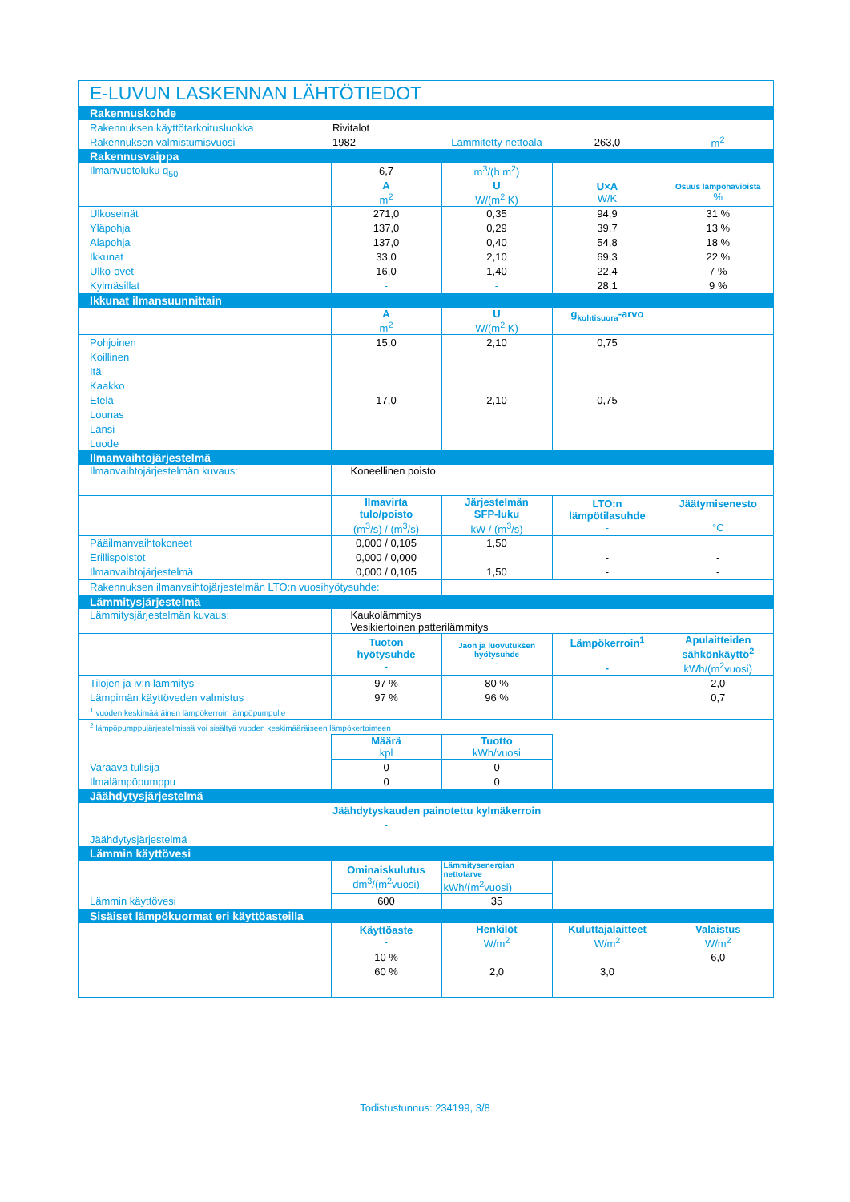E-LUVUN LASKENNAN LÄHTÖTIEDOT
| Rakennuskohde | | | | |
| Rakennuksen käyttötarkoitusluokka | Rivitalot | | | |
| Rakennuksen valmistumisvuosi | 1982 | Lämmitetty nettoala | 263,0 | m<sup>2</sup> |
| Rakennusvaippa | | | | |
| Ilmanvuotoluku q<sub>50</sub> | 6,7 | m<sup>3</sup>/(h m<sup>2</sup>) | | |
| | A m<sup>2</sup> | U W/(m<sup>2</sup> K) | U×A W/K | Osuus lämpöhäviöistä % |
| Ulkoseinät | 271,0 | 0,35 | 94,9 | 31 % |
| Yläpohja | 137,0 | 0,29 | 39,7 | 13 % |
| Alapohja | 137,0 | 0,40 | 54,8 | 18 % |
| Ikkunat | 33,0 | 2,10 | 69,3 | 22 % |
| Ulko-ovet | 16,0 | 1,40 | 22,4 | 7 % |
| Kylmäsillat | - | - | 28,1 | 9 % |
| Ikkunat ilmansuunnittain | | | | |
| | A m<sup>2</sup> | U W/(m<sup>2</sup> K) | g<sub>kohtisuora</sub>-arvo - | |
| Pohjoinen | 15,0 | 2,10 | 0,75 | |
| Koillinen | | | | |
| Itä | | | | |
| Kaakko | | | | |
| Etelä | 17,0 | 2,10 | 0,75 | |
| Lounas | | | | |
| Länsi | | | | |
| Luode | | | | |
| Ilmanvaihtojärjestelmä | | | | |
| Ilmanvaihtojärjestelmän kuvaus: | Koneellinen poisto | | | |
| | Ilmavirta tulo/poisto (m<sup>3</sup>/s) / (m<sup>3</sup>/s) | Järjestelmän SFP-luku kW / (m<sup>3</sup>/s) | LTO:n lämpötilasuhde - | Jäätymisenesto °C |
| Pääilmanvaihtokoneet | 0,000 / 0,105 | 1,50 | | |
| Erillispoistot | 0,000 / 0,000 | | - | - |
| Ilmanvaihtojärjestelmä | 0,000 / 0,105 | 1,50 | - | - |
| Rakennuksen ilmanvaihtojärjestelmän LTO:n vuosihyötysuhde: | | | | |
| Lämmitysjärjestelmä | | | | |
| Lämmitysjärjestelmän kuvaus: | Kaukolämmitys Vesikiertoinen patterilämmitys | | | |
| | Tuoton hyötysuhde - | Jaon ja luovutuksen hyötysuhde - | Lämpökerroin<sup>1</sup> - | Apulaitteiden sähkönkäyttö<sup>2</sup> kWh/(m<sup>2</sup>vuosi) |
| Tilojen ja iv:n lämmitys | 97 % | 80 % | | 2,0 |
| Lämpimän käyttöveden valmistus | 97 % | 96 % | | 0,7 |
| <sup>1</sup> vuoden keskimääräinen lämpökerroin lämpöpumpulle | | | | |
| <sup>2</sup> lämpöpumppujärjestelmissä voi sisältyä vuoden keskimääräiseen lämpökertoimeen | | | | |
| | Määrä kpl | Tuotto kWh/vuosi | | |
| Varaava tulisija | 0 | 0 | | |
| Ilmalämpöpumppu | 0 | 0 | | |
| Jäähdytysjärjestelmä | | | | |
| | Jäähdytyskauden painotettu kylmäkerroin | | | |
| | - | | | |
| Jäähdytysjärjestelmä | | | | |
| Lämmin käyttövesi | | | | |
| | Ominaiskulutus dm<sup>3</sup>/(m<sup>2</sup>vuosi) | Lämmitysenergian nettotarve kWh/(m<sup>2</sup>vuosi) | | |
| Lämmin käyttövesi | 600 | 35 | | |
| Sisäiset lämpökuormat eri käyttöasteilla | | | | |
| | Käyttöaste - | Henkilöt W/m<sup>2</sup> | Kuluttajalaitteet W/m<sup>2</sup> | Valaistus W/m<sup>2</sup> |
| | 10 % | | | 6,0 |
| | 60 % | 2,0 | 3,0 | |
Todistustunnus: 234199, 3/8